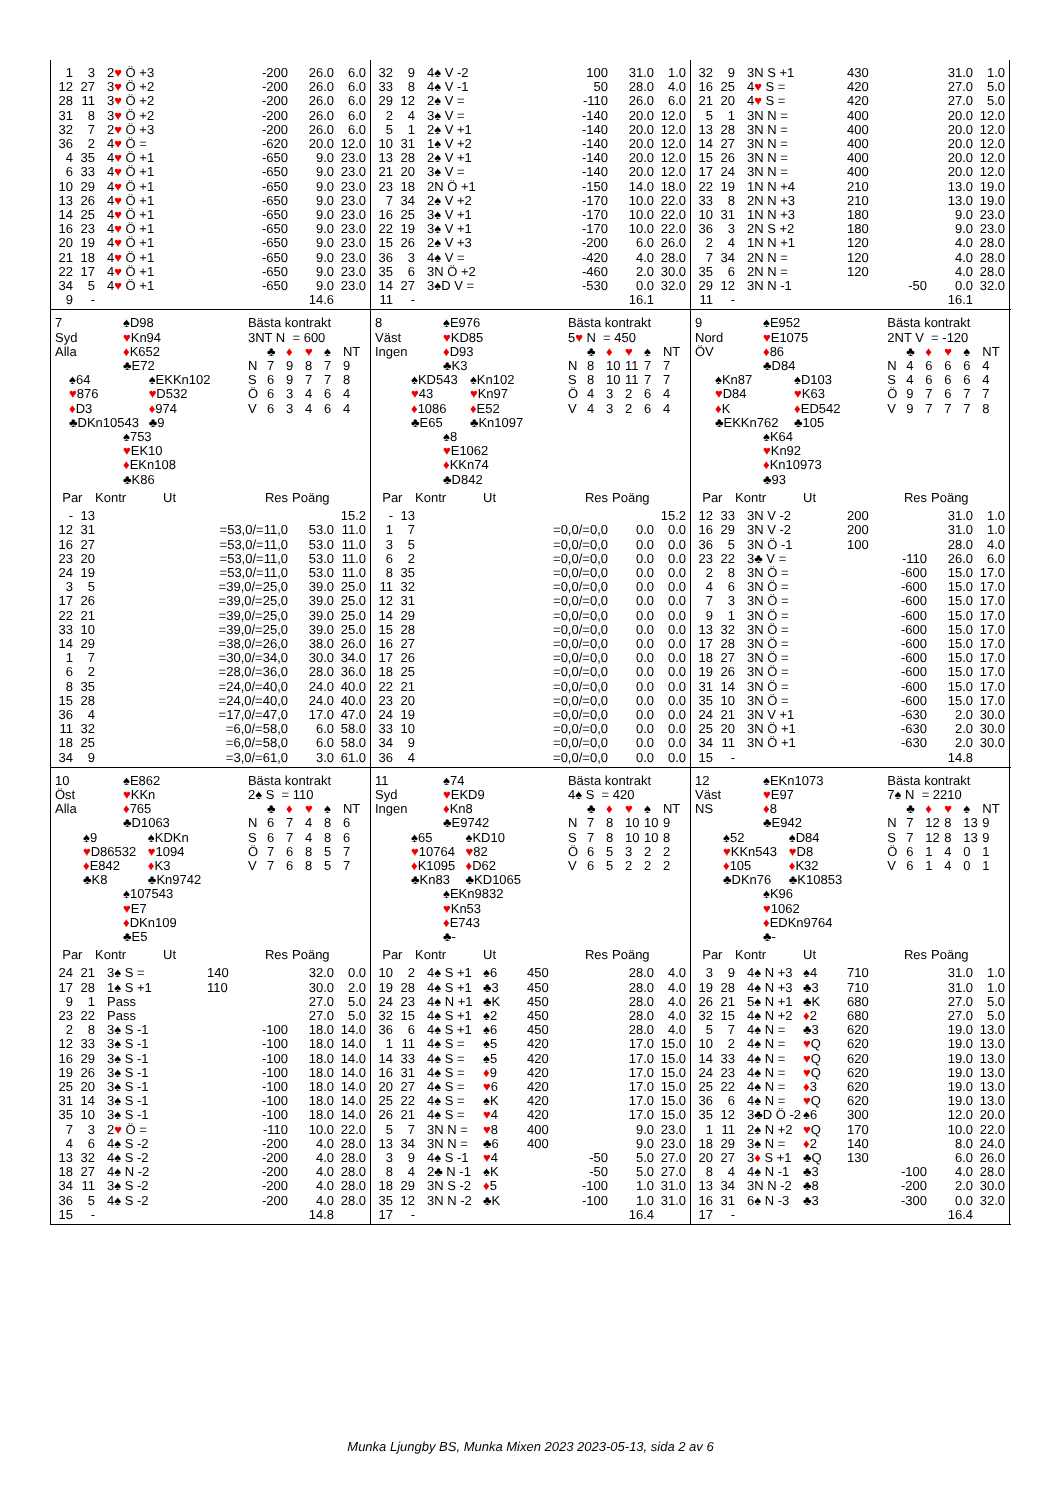| 1 | 3 | 2 ♥ Ö +3 | | -200 | 26.0 | 6.0 |
| 12 | 27 | 3 ♥ Ö +2 | | -200 | 26.0 | 6.0 |
| 28 | 11 | 3 ♥ Ö +2 | | -200 | 26.0 | 6.0 |
| 31 | 8 | 3 ♥ Ö +2 | | -200 | 26.0 | 6.0 |
| 32 | 7 | 2 ♥ Ö +3 | | -200 | 26.0 | 6.0 |
| 36 | 2 | 4 ♥ Ö = | | -620 | 20.0 | 12.0 |
| 4 | 35 | 4 ♥ Ö +1 | | -650 | 9.0 | 23.0 |
| 6 | 33 | 4 ♥ Ö +1 | | -650 | 9.0 | 23.0 |
| 10 | 29 | 4 ♥ Ö +1 | | -650 | 9.0 | 23.0 |
| 13 | 26 | 4 ♥ Ö +1 | | -650 | 9.0 | 23.0 |
| 14 | 25 | 4 ♥ Ö +1 | | -650 | 9.0 | 23.0 |
| 16 | 23 | 4 ♥ Ö +1 | | -650 | 9.0 | 23.0 |
| 20 | 19 | 4 ♥ Ö +1 | | -650 | 9.0 | 23.0 |
| 21 | 18 | 4 ♥ Ö +1 | | -650 | 9.0 | 23.0 |
| 22 | 17 | 4 ♥ Ö +1 | | -650 | 9.0 | 23.0 |
| 34 | 5 | 4 ♥ Ö +1 | | -650 | 9.0 | 23.0 |
| 9 | - | | | | 14.6 | |
| 32 | 9 | 4♠ V -2 | | 100 | 31.0 | 1.0 |
| 33 | 8 | 4♠ V -1 | | 50 | 28.0 | 4.0 |
| 29 | 12 | 2♠ V = | | -110 | 26.0 | 6.0 |
| 2 | 4 | 3♠ V = | | -140 | 20.0 | 12.0 |
| 5 | 1 | 2♠ V +1 | | -140 | 20.0 | 12.0 |
| 10 | 31 | 1♠ V +2 | | -140 | 20.0 | 12.0 |
| 13 | 28 | 2♠ V +1 | | -140 | 20.0 | 12.0 |
| 21 | 20 | 3♠ V = | | -140 | 20.0 | 12.0 |
| 23 | 18 | 2N Ö +1 | | -150 | 14.0 | 18.0 |
| 7 | 34 | 2♠ V +2 | | -170 | 10.0 | 22.0 |
| 16 | 25 | 3♠ V +1 | | -170 | 10.0 | 22.0 |
| 22 | 19 | 3♠ V +1 | | -170 | 10.0 | 22.0 |
| 15 | 26 | 2♠ V +3 | | -200 | 6.0 | 26.0 |
| 36 | 3 | 4♠ V = | | -420 | 4.0 | 28.0 |
| 35 | 6 | 3N Ö +2 | | -460 | 2.0 | 30.0 |
| 14 | 27 | 3♠D V = | | -530 | 0.0 | 32.0 |
| 11 | - | | | | 16.1 | |
| 32 | 9 | 3N S +1 | | 430 | 31.0 | 1.0 |
| 16 | 25 | 4 ♥ S = | | 420 | 27.0 | 5.0 |
| 21 | 20 | 4 ♥ S = | | 420 | 27.0 | 5.0 |
| 5 | 1 | 3N N = | | 400 | 20.0 | 12.0 |
| 13 | 28 | 3N N = | | 400 | 20.0 | 12.0 |
| 14 | 27 | 3N N = | | 400 | 20.0 | 12.0 |
| 15 | 26 | 3N N = | | 400 | 20.0 | 12.0 |
| 17 | 24 | 3N N = | | 400 | 20.0 | 12.0 |
| 22 | 19 | 1N N +4 | | 210 | 13.0 | 19.0 |
| 33 | 8 | 2N N +3 | | 210 | 13.0 | 19.0 |
| 10 | 31 | 1N N +3 | | 180 | 9.0 | 23.0 |
| 36 | 3 | 2N S +2 | | 180 | 9.0 | 23.0 |
| 2 | 4 | 1N N +1 | | 120 | 4.0 | 28.0 |
| 7 | 34 | 2N N = | | 120 | 4.0 | 28.0 |
| 35 | 6 | 2N N = | | 120 | 4.0 | 28.0 |
| 29 | 12 | 3N N -1 | | -50 | 0.0 | 32.0 |
| 11 | - | | | | 16.1 | |
| 7 Syd Alla | ♠D98 ♥ Kn94 ♦ K652 ♣E72 | |
| ♠64 ♥ 876 ♦ D3 ♣DKn10543 | | ♠EKKn102 ♥ D532 ♦ 974 ♣9 |
| | ♠753 ♥ EK10 ♦ EKn108 ♣K86 | |
Bästa kontrakt
3NT N = 600
| | ♣ | ♦ | ♥ | ♠ | NT |
| N | 7 | 9 | 8 | 7 | 9 |
| S | 6 | 9 | 7 | 7 | 8 |
| Ö | 6 | 3 | 4 | 6 | 4 |
| V | 6 | 3 | 4 | 6 | 4 |
| Par | | Kontr | Ut | Res | Poäng | |
| --- | --- | --- | --- | --- | --- | --- |
| - | 13 | | | | | 15.2 |
| 12 | 31 | | | =53,0/=11,0 | 53.0 | 11.0 |
| 16 | 27 | | | =53,0/=11,0 | 53.0 | 11.0 |
| 23 | 20 | | | =53,0/=11,0 | 53.0 | 11.0 |
| 24 | 19 | | | =53,0/=11,0 | 53.0 | 11.0 |
| 3 | 5 | | | =39,0/=25,0 | 39.0 | 25.0 |
| 17 | 26 | | | =39,0/=25,0 | 39.0 | 25.0 |
| 22 | 21 | | | =39,0/=25,0 | 39.0 | 25.0 |
| 33 | 10 | | | =39,0/=25,0 | 39.0 | 25.0 |
| 14 | 29 | | | =38,0/=26,0 | 38.0 | 26.0 |
| 1 | 7 | | | =30,0/=34,0 | 30.0 | 34.0 |
| 6 | 2 | | | =28,0/=36,0 | 28.0 | 36.0 |
| 8 | 35 | | | =24,0/=40,0 | 24.0 | 40.0 |
| 15 | 28 | | | =24,0/=40,0 | 24.0 | 40.0 |
| 36 | 4 | | | =17,0/=47,0 | 17.0 | 47.0 |
| 11 | 32 | | | =6,0/=58,0 | 6.0 | 58.0 |
| 18 | 25 | | | =6,0/=58,0 | 6.0 | 58.0 |
| 34 | 9 | | | =3,0/=61,0 | 3.0 | 61.0 |
| 8 Väst Ingen | ♠E976 ♥ KD85 ♦ D93 ♣K3 | |
| ♠KD543 ♥ 43 ♦ 1086 ♣E65 | | ♠Kn102 ♥ Kn97 ♦ E52 ♣Kn1097 |
| | ♠8 ♥ E1062 ♦ KKn74 ♣D842 | |
Bästa kontrakt
5♥ N = 450
| | ♣ | ♦ | ♥ | ♠ | NT |
| N | 8 | 10 | 11 | 7 | 7 |
| S | 8 | 10 | 11 | 7 | 7 |
| Ö | 4 | 3 | 2 | 6 | 4 |
| V | 4 | 3 | 2 | 6 | 4 |
| Par | | Kontr | Ut | Res | Poäng | |
| --- | --- | --- | --- | --- | --- | --- |
| - | 13 | | | | | 15.2 |
| 1 | 7 | | | =0,0/=0,0 | 0.0 | 0.0 |
| 3 | 5 | | | =0,0/=0,0 | 0.0 | 0.0 |
| 6 | 2 | | | =0,0/=0,0 | 0.0 | 0.0 |
| 8 | 35 | | | =0,0/=0,0 | 0.0 | 0.0 |
| 11 | 32 | | | =0,0/=0,0 | 0.0 | 0.0 |
| 12 | 31 | | | =0,0/=0,0 | 0.0 | 0.0 |
| 14 | 29 | | | =0,0/=0,0 | 0.0 | 0.0 |
| 15 | 28 | | | =0,0/=0,0 | 0.0 | 0.0 |
| 16 | 27 | | | =0,0/=0,0 | 0.0 | 0.0 |
| 17 | 26 | | | =0,0/=0,0 | 0.0 | 0.0 |
| 18 | 25 | | | =0,0/=0,0 | 0.0 | 0.0 |
| 22 | 21 | | | =0,0/=0,0 | 0.0 | 0.0 |
| 23 | 20 | | | =0,0/=0,0 | 0.0 | 0.0 |
| 24 | 19 | | | =0,0/=0,0 | 0.0 | 0.0 |
| 33 | 10 | | | =0,0/=0,0 | 0.0 | 0.0 |
| 34 | 9 | | | =0,0/=0,0 | 0.0 | 0.0 |
| 36 | 4 | | | =0,0/=0,0 | 0.0 | 0.0 |
| 9 Nord ÖV | ♠E952 ♥ E1075 ♦ 86 ♣D84 | |
| ♠Kn87 ♥ D84 ♦ K ♣EKKn762 | | ♠D103 ♥ K63 ♦ ED542 ♣105 |
| | ♠K64 ♥ Kn92 ♦ Kn10973 ♣93 | |
Bästa kontrakt
2NT V = -120
| | ♣ | ♦ | ♥ | ♠ | NT |
| N | 4 | 6 | 6 | 6 | 4 |
| S | 4 | 6 | 6 | 6 | 4 |
| Ö | 9 | 7 | 6 | 7 | 7 |
| V | 9 | 7 | 7 | 7 | 8 |
| Par | | Kontr | Ut | Res | Poäng | |
| --- | --- | --- | --- | --- | --- | --- |
| 12 | 33 | 3N V -2 | | 200 | 31.0 | 1.0 |
| 16 | 29 | 3N V -2 | | 200 | 31.0 | 1.0 |
| 36 | 5 | 3N Ö -1 | | 100 | 28.0 | 4.0 |
| 23 | 22 | 3♣ V = | | -110 | 26.0 | 6.0 |
| 2 | 8 | 3N Ö = | | -600 | 15.0 | 17.0 |
| 4 | 6 | 3N Ö = | | -600 | 15.0 | 17.0 |
| 7 | 3 | 3N Ö = | | -600 | 15.0 | 17.0 |
| 9 | 1 | 3N Ö = | | -600 | 15.0 | 17.0 |
| 13 | 32 | 3N Ö = | | -600 | 15.0 | 17.0 |
| 17 | 28 | 3N Ö = | | -600 | 15.0 | 17.0 |
| 18 | 27 | 3N Ö = | | -600 | 15.0 | 17.0 |
| 19 | 26 | 3N Ö = | | -600 | 15.0 | 17.0 |
| 31 | 14 | 3N Ö = | | -600 | 15.0 | 17.0 |
| 35 | 10 | 3N Ö = | | -600 | 15.0 | 17.0 |
| 24 | 21 | 3N V +1 | | -630 | 2.0 | 30.0 |
| 25 | 20 | 3N Ö +1 | | -630 | 2.0 | 30.0 |
| 34 | 11 | 3N Ö +1 | | -630 | 2.0 | 30.0 |
| 15 | - | | | | 14.8 | |
| 10 Öst Alla | ♠E862 ♥ KKn ♦ 765 ♣D1063 | |
| ♠9 ♥ D86532 ♦ E842 ♣K8 | | ♠KDKn ♥ 1094 ♦ K3 ♣Kn9742 |
| | ♠107543 ♥ E7 ♦ DKn109 ♣E5 | |
Bästa kontrakt
2♠ S = 110
| | ♣ | ♦ | ♥ | ♠ | NT |
| N | 6 | 7 | 4 | 8 | 6 |
| S | 6 | 7 | 4 | 8 | 6 |
| Ö | 7 | 6 | 8 | 5 | 7 |
| V | 7 | 6 | 8 | 5 | 7 |
| Par | | Kontr | Ut | Res | Poäng | |
| --- | --- | --- | --- | --- | --- | --- |
| 24 | 21 | 3♠ S = | | 140 | 32.0 | 0.0 |
| 17 | 28 | 1♠ S +1 | | 110 | 30.0 | 2.0 |
| 9 | 1 | Pass | | | 27.0 | 5.0 |
| 23 | 22 | Pass | | | 27.0 | 5.0 |
| 2 | 8 | 3♠ S -1 | | -100 | 18.0 | 14.0 |
| 12 | 33 | 3♠ S -1 | | -100 | 18.0 | 14.0 |
| 16 | 29 | 3♠ S -1 | | -100 | 18.0 | 14.0 |
| 19 | 26 | 3♠ S -1 | | -100 | 18.0 | 14.0 |
| 25 | 20 | 3♠ S -1 | | -100 | 18.0 | 14.0 |
| 31 | 14 | 3♠ S -1 | | -100 | 18.0 | 14.0 |
| 35 | 10 | 3♠ S -1 | | -100 | 18.0 | 14.0 |
| 7 | 3 | 2 ♥ Ö = | | -110 | 10.0 | 22.0 |
| 4 | 6 | 4♠ S -2 | | -200 | 4.0 | 28.0 |
| 13 | 32 | 4♠ S -2 | | -200 | 4.0 | 28.0 |
| 18 | 27 | 4♠ N -2 | | -200 | 4.0 | 28.0 |
| 34 | 11 | 3♠ S -2 | | -200 | 4.0 | 28.0 |
| 36 | 5 | 4♠ S -2 | | -200 | 4.0 | 28.0 |
| 15 | - | | | | 14.8 | |
| 11 Syd Ingen | ♠74 ♥ EKD9 ♦ Kn8 ♣E9742 | |
| ♠65 ♥ 10764 ♦ K1095 ♣Kn83 | | ♠KD10 ♥ 82 ♦ D62 ♣KD1065 |
| | ♠EKn9832 ♥ Kn53 ♦ E743 ♣- | |
Bästa kontrakt
4♠ S = 420
| | ♣ | ♦ | ♥ | ♠ | NT |
| N | 7 | 8 | 10 | 10 | 9 |
| S | 7 | 8 | 10 | 10 | 8 |
| Ö | 6 | 5 | 3 | 2 | 2 |
| V | 6 | 5 | 2 | 2 | 2 |
| Par | | Kontr | Ut | Res | Poäng | |
| --- | --- | --- | --- | --- | --- | --- |
| 10 | 2 | 4♠ S +1 | ♠6 | 450 | 28.0 | 4.0 |
| 19 | 28 | 4♠ S +1 | ♣3 | 450 | 28.0 | 4.0 |
| 24 | 23 | 4♠ N +1 | ♣K | 450 | 28.0 | 4.0 |
| 32 | 15 | 4♠ S +1 | ♠2 | 450 | 28.0 | 4.0 |
| 36 | 6 | 4♠ S +1 | ♠6 | 450 | 28.0 | 4.0 |
| 1 | 11 | 4♠ S = | ♠5 | 420 | 17.0 | 15.0 |
| 14 | 33 | 4♠ S = | ♠5 | 420 | 17.0 | 15.0 |
| 16 | 31 | 4♠ S = | ♦ 9 | 420 | 17.0 | 15.0 |
| 20 | 27 | 4♠ S = | ♥ 6 | 420 | 17.0 | 15.0 |
| 25 | 22 | 4♠ S = | ♠K | 420 | 17.0 | 15.0 |
| 26 | 21 | 4♠ S = | ♥ 4 | 420 | 17.0 | 15.0 |
| 5 | 7 | 3N N = | ♥ 8 | 400 | 9.0 | 23.0 |
| 13 | 34 | 3N N = | ♣6 | 400 | 9.0 | 23.0 |
| 3 | 9 | 4♠ S -1 | ♥ 4 | -50 | 5.0 | 27.0 |
| 8 | 4 | 2♣ N -1 | ♠K | -50 | 5.0 | 27.0 |
| 18 | 29 | 3N S -2 | ♦ 5 | -100 | 1.0 | 31.0 |
| 35 | 12 | 3N N -2 | ♣K | -100 | 1.0 | 31.0 |
| 17 | - | | | | 16.4 | |
| 12 Väst NS | ♠EKn1073 ♥ E97 ♦ 8 ♣E942 | |
| ♠52 ♥ KKn543 ♦ 105 ♣DKn76 | | ♠D84 ♥ D8 ♦ K32 ♣K10853 |
| | ♠K96 ♥ 1062 ♦ EDKn9764 ♣- | |
Bästa kontrakt
7♠ N = 2210
| | ♣ | ♦ | ♥ | ♠ | NT |
| N | 7 | 12 | 8 | 13 | 9 |
| S | 7 | 12 | 8 | 13 | 9 |
| Ö | 6 | 1 | 4 | 0 | 1 |
| V | 6 | 1 | 4 | 0 | 1 |
| Par | | Kontr | Ut | Res | Poäng | |
| --- | --- | --- | --- | --- | --- | --- |
| 3 | 9 | 4♠ N +3 | ♠4 | 710 | 31.0 | 1.0 |
| 19 | 28 | 4♠ N +3 | ♣3 | 710 | 31.0 | 1.0 |
| 26 | 21 | 5♠ N +1 | ♣K | 680 | 27.0 | 5.0 |
| 32 | 15 | 4♠ N +2 | ♦ 2 | 680 | 27.0 | 5.0 |
| 5 | 7 | 4♠ N = | ♣3 | 620 | 19.0 | 13.0 |
| 10 | 2 | 4♠ N = | ♥ Q | 620 | 19.0 | 13.0 |
| 14 | 33 | 4♠ N = | ♥ Q | 620 | 19.0 | 13.0 |
| 24 | 23 | 4♠ N = | ♥ Q | 620 | 19.0 | 13.0 |
| 25 | 22 | 4♠ N = | ♦ 3 | 620 | 19.0 | 13.0 |
| 36 | 6 | 4♠ N = | ♥ Q | 620 | 19.0 | 13.0 |
| 35 | 12 | 3♣D Ö -2 | ♠6 | 300 | 12.0 | 20.0 |
| 1 | 11 | 2♠ N +2 | ♥ Q | 170 | 10.0 | 22.0 |
| 18 | 29 | 3♠ N = | ♦ 2 | 140 | 8.0 | 24.0 |
| 20 | 27 | 3 ♦ S +1 | ♣Q | 130 | 6.0 | 26.0 |
| 8 | 4 | 4♠ N -1 | ♣3 | -100 | 4.0 | 28.0 |
| 13 | 34 | 3N N -2 | ♣8 | -200 | 2.0 | 30.0 |
| 16 | 31 | 6♠ N -3 | ♣3 | -300 | 0.0 | 32.0 |
| 17 | - | | | | 16.4 | |
Munka Ljungby BS, Munka Mixen 2023 2023-05-13, sida 2 av 6